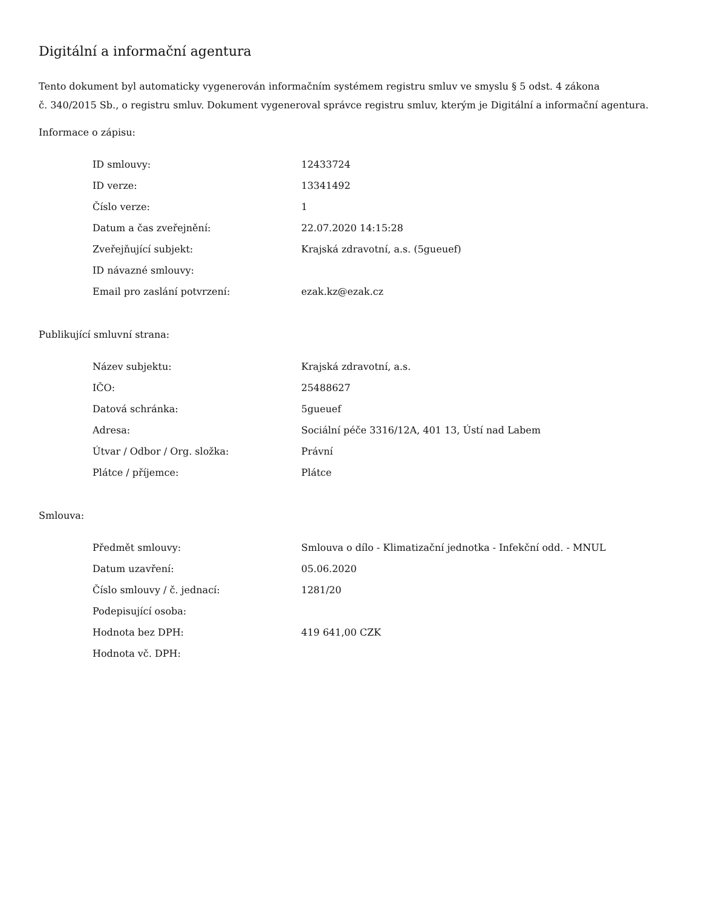Digitální a informační agentura
Tento dokument byl automaticky vygenerován informačním systémem registru smluv ve smyslu § 5 odst. 4 zákona
č. 340/2015 Sb., o registru smluv. Dokument vygeneroval správce registru smluv, kterým je Digitální a informační agentura.
Informace o zápisu:
| ID smlouvy: | 12433724 |
| ID verze: | 13341492 |
| Číslo verze: | 1 |
| Datum a čas zveřejnění: | 22.07.2020 14:15:28 |
| Zveřejňující subjekt: | Krajská zdravotní, a.s. (5gueuef) |
| ID návazné smlouvy: | |
| Email pro zaslání potvrzení: | ezak.kz@ezak.cz |
Publikující smluvní strana:
| Název subjektu: | Krajská zdravotní, a.s. |
| IČO: | 25488627 |
| Datová schránka: | 5gueuef |
| Adresa: | Sociální péče 3316/12A, 401 13, Ústí nad Labem |
| Útvar / Odbor / Org. složka: | Právní |
| Plátce / příjemce: | Plátce |
Smlouva:
| Předmět smlouvy: | Smlouva o dílo - Klimatizační jednotka - Infekční odd. - MNUL |
| Datum uzavření: | 05.06.2020 |
| Číslo smlouvy / č. jednací: | 1281/20 |
| Podepisující osoba: | |
| Hodnota bez DPH: | 419 641,00 CZK |
| Hodnota vč. DPH: | |